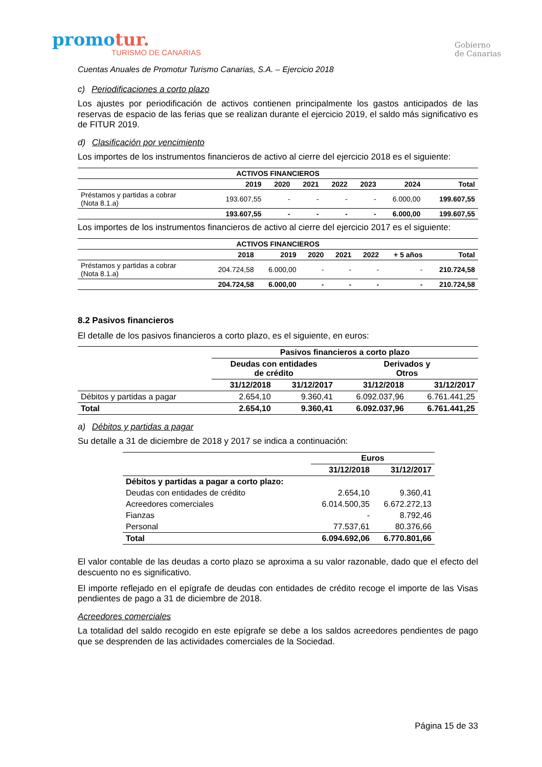promotur.
TURISMO DE CANARIAS
Gobierno
de Canarias
Cuentas Anuales de Promotur Turismo Canarias, S.A. – Ejercicio 2018
c) Periodificaciones a corto plazo
Los ajustes por periodificación de activos contienen principalmente los gastos anticipados de las reservas de espacio de las ferias que se realizan durante el ejercicio 2019, el saldo más significativo es de FITUR 2019.
d) Clasificación por vencimiento
Los importes de los instrumentos financieros de activo al cierre del ejercicio 2018 es el siguiente:
| ACTIVOS FINANCIEROS | | | | | | | |
| --- | --- | --- | --- | --- | --- | --- | --- |
| | 2019 | 2020 | 2021 | 2022 | 2023 | 2024 | Total |
| Préstamos y partidas a cobrar (Nota 8.1.a) | 193.607,55 | - | - | - | - | 6.000,00 | 199.607,55 |
| | 193.607,55 | - | - | - | - | 6.000,00 | 199.607,55 |
Los importes de los instrumentos financieros de activo al cierre del ejercicio 2017 es el siguiente:
| ACTIVOS FINANCIEROS | | | | | | | |
| --- | --- | --- | --- | --- | --- | --- | --- |
| | 2018 | 2019 | 2020 | 2021 | 2022 | + 5 años | Total |
| Préstamos y partidas a cobrar (Nota 8.1.a) | 204.724,58 | 6.000,00 | - | - | - | - | 210.724,58 |
| | 204.724,58 | 6.000,00 | - | - | - | - | 210.724,58 |
8.2 Pasivos financieros
El detalle de los pasivos financieros a corto plazo, es el siguiente, en euros:
| | Pasivos financieros a corto plazo | | | |
| --- | --- | --- | --- | --- |
| | Deudas con entidades de crédito | | Derivados y Otros | |
| | 31/12/2018 | 31/12/2017 | 31/12/2018 | 31/12/2017 |
| Débitos y partidas a pagar | 2.654,10 | 9.360,41 | 6.092.037,96 | 6.761.441,25 |
| Total | 2.654,10 | 9.360,41 | 6.092.037,96 | 6.761.441,25 |
a) Débitos y partidas a pagar
Su detalle a 31 de diciembre de 2018 y 2017 se indica a continuación:
| | Euros | |
| --- | --- | --- |
| | 31/12/2018 | 31/12/2017 |
| Débitos y partidas a pagar a corto plazo: | | |
| Deudas con entidades de crédito | 2.654,10 | 9.360,41 |
| Acreedores comerciales | 6.014.500,35 | 6.672.272,13 |
| Fianzas | - | 8.792,46 |
| Personal | 77.537,61 | 80.376,66 |
| Total | 6.094.692,06 | 6.770.801,66 |
El valor contable de las deudas a corto plazo se aproxima a su valor razonable, dado que el efecto del descuento no es significativo.
El importe reflejado en el epígrafe de deudas con entidades de crédito recoge el importe de las Visas pendientes de pago a 31 de diciembre de 2018.
Acreedores comerciales
La totalidad del saldo recogido en este epígrafe se debe a los saldos acreedores pendientes de pago que se desprenden de las actividades comerciales de la Sociedad.
Página 15 de 33